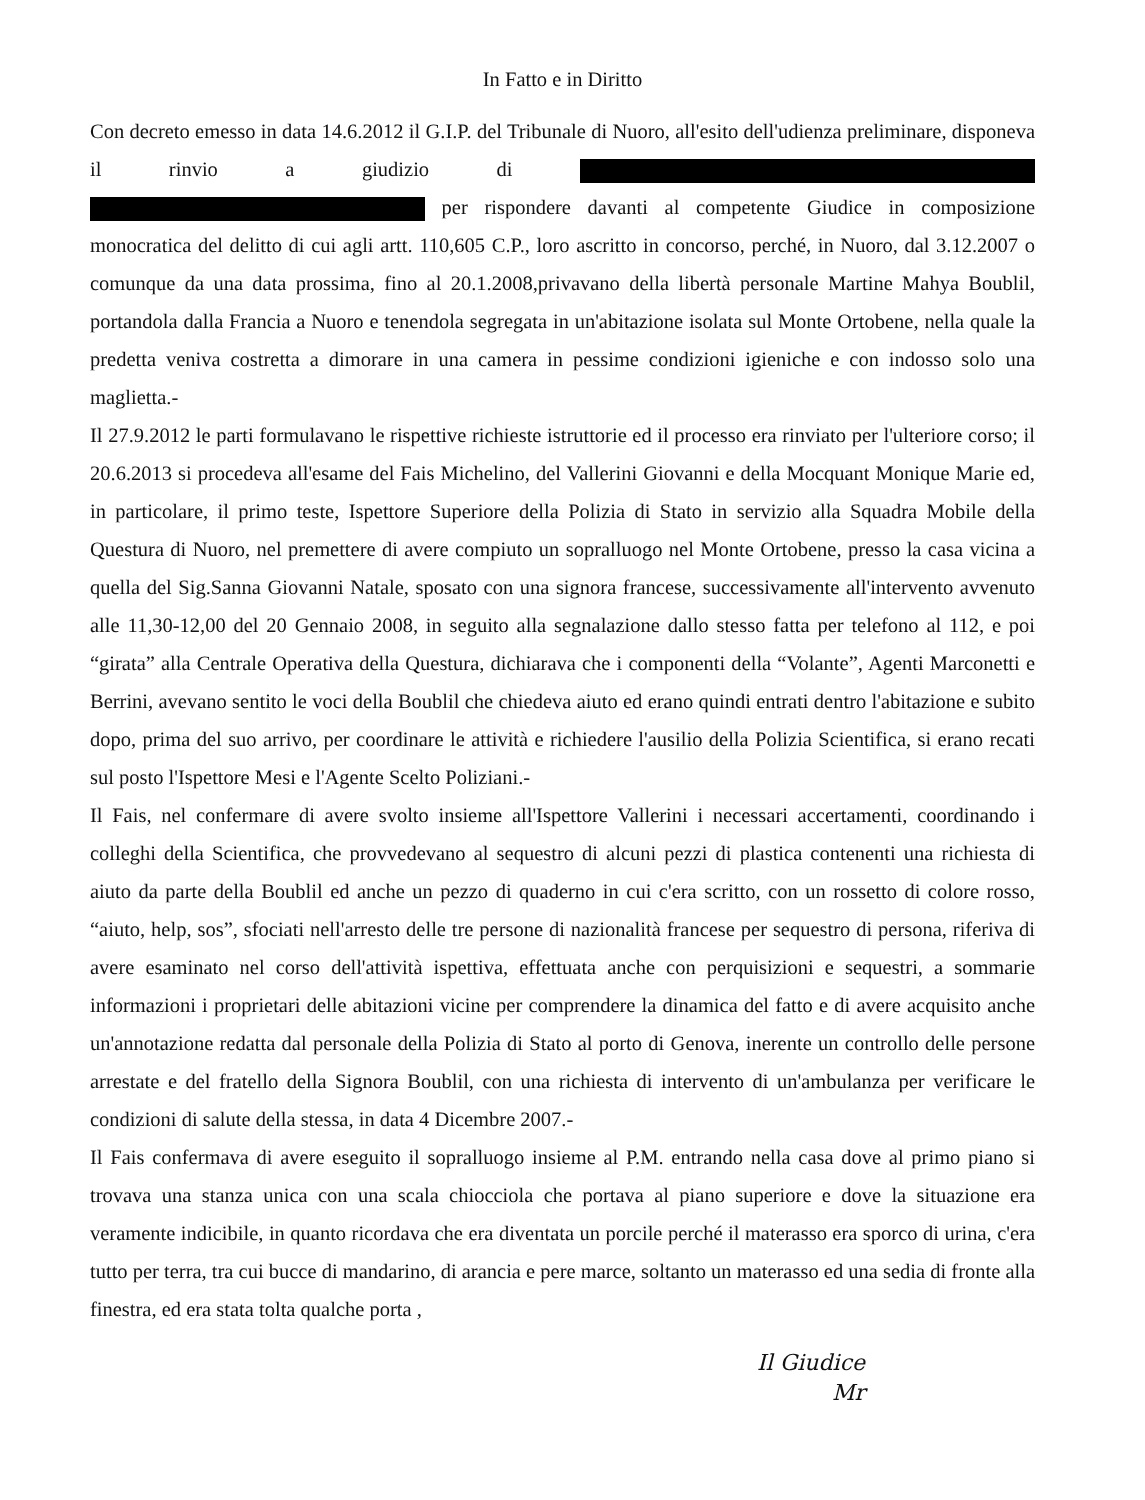In Fatto e in Diritto
Con decreto emesso in data 14.6.2012 il G.I.P. del Tribunale di Nuoro, all'esito dell'udienza preliminare, disponeva il rinvio a giudizio di per rispondere davanti al competente Giudice in composizione monocratica del delitto di cui agli artt. 110,605 C.P., loro ascritto in concorso, perché, in Nuoro, dal 3.12.2007 o comunque da una data prossima, fino al 20.1.2008,privavano della libertà personale Martine Mahya Boublil, portandola dalla Francia a Nuoro e tenendola segregata in un'abitazione isolata sul Monte Ortobene, nella quale la predetta veniva costretta a dimorare in una camera in pessime condizioni igieniche e con indosso solo una maglietta.-
Il 27.9.2012 le parti formulavano le rispettive richieste istruttorie ed il processo era rinviato per l'ulteriore corso; il 20.6.2013 si procedeva all'esame del Fais Michelino, del Vallerini Giovanni e della Mocquant Monique Marie ed, in particolare, il primo teste, Ispettore Superiore della Polizia di Stato in servizio alla Squadra Mobile della Questura di Nuoro, nel premettere di avere compiuto un sopralluogo nel Monte Ortobene, presso la casa vicina a quella del Sig.Sanna Giovanni Natale, sposato con una signora francese, successivamente all'intervento avvenuto alle 11,30-12,00 del 20 Gennaio 2008, in seguito alla segnalazione dallo stesso fatta per telefono al 112, e poi “girata” alla Centrale Operativa della Questura, dichiarava che i componenti della “Volante”, Agenti Marconetti e Berrini, avevano sentito le voci della Boublil che chiedeva aiuto ed erano quindi entrati dentro l'abitazione e subito dopo, prima del suo arrivo, per coordinare le attività e richiedere l'ausilio della Polizia Scientifica, si erano recati sul posto l'Ispettore Mesi e l'Agente Scelto Poliziani.-
Il Fais, nel confermare di avere svolto insieme all'Ispettore Vallerini i necessari accertamenti, coordinando i colleghi della Scientifica, che provvedevano al sequestro di alcuni pezzi di plastica contenenti una richiesta di aiuto da parte della Boublil ed anche un pezzo di quaderno in cui c'era scritto, con un rossetto di colore rosso, “aiuto, help, sos”, sfociati nell'arresto delle tre persone di nazionalità francese per sequestro di persona, riferiva di avere esaminato nel corso dell'attività ispettiva, effettuata anche con perquisizioni e sequestri, a sommarie informazioni i proprietari delle abitazioni vicine per comprendere la dinamica del fatto e di avere acquisito anche un'annotazione redatta dal personale della Polizia di Stato al porto di Genova, inerente un controllo delle persone arrestate e del fratello della Signora Boublil, con una richiesta di intervento di un'ambulanza per verificare le condizioni di salute della stessa, in data 4 Dicembre 2007.-
Il Fais confermava di avere eseguito il sopralluogo insieme al P.M. entrando nella casa dove al primo piano si trovava una stanza unica con una scala chiocciola che portava al piano superiore e dove la situazione era veramente indicibile, in quanto ricordava che era diventata un porcile perché il materasso era sporco di urina, c'era tutto per terra, tra cui bucce di mandarino, di arancia e pere marce, soltanto un materasso ed una sedia di fronte alla finestra, ed era stata tolta qualche porta ,
Il Giudice
Mr